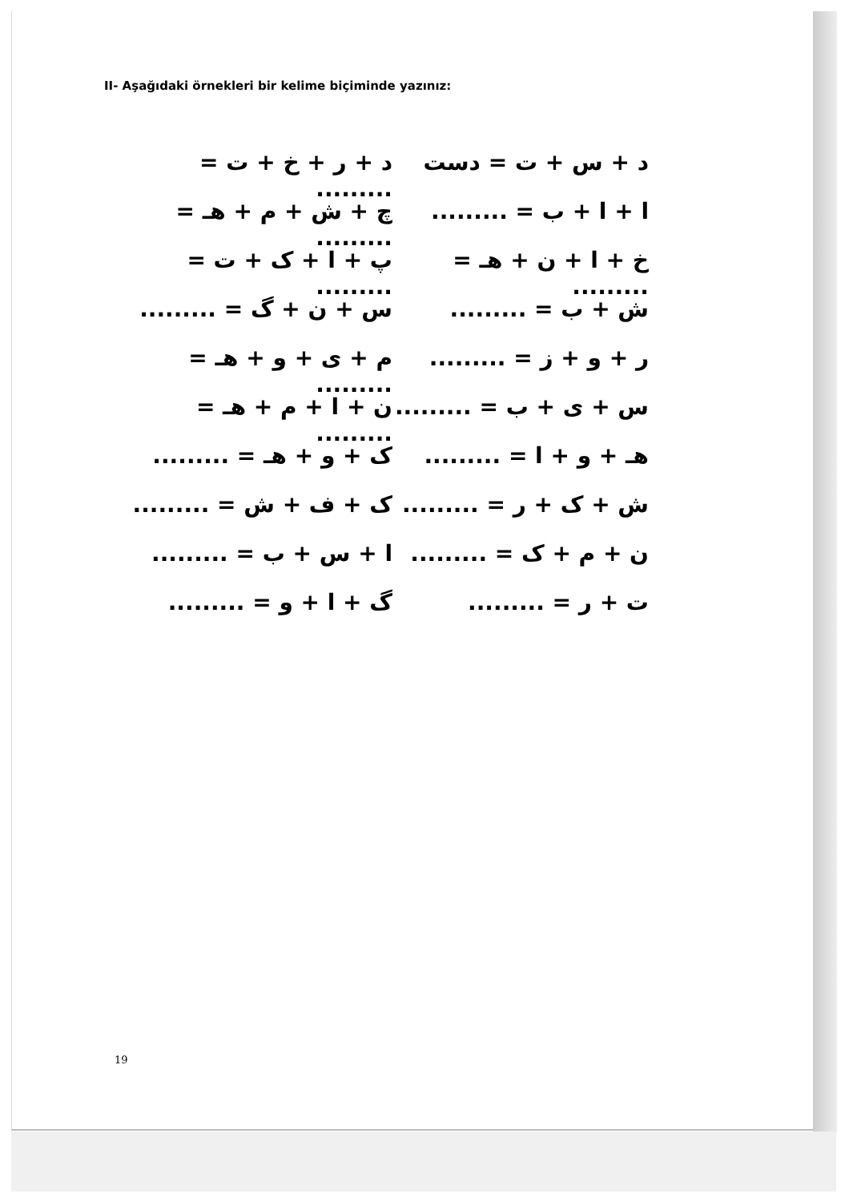II- Aşağıdaki örnekleri bir kelime biçiminde yazınız:
د + س + ت = دست
ا + ا + ب = .........
خ + ا + ن + هـ = .........
ش + ب = .........
ر + و + ز = .........
س + ی + ب = .........
هـ + و + ا = .........
ش + ک + ر = .........
ن + م + ک = .........
ت + ر = .........
د + ر + خ + ت = .........
چ + ش + م + هـ = .........
پ + ا + ک + ت = .........
س + ن + گ = .........
م + ی + و + هـ = .........
ن + ا + م + هـ = .........
ک + و + هـ = .........
ک + ف + ش = .........
ا + س + ب = .........
گ + ا + و = .........
19